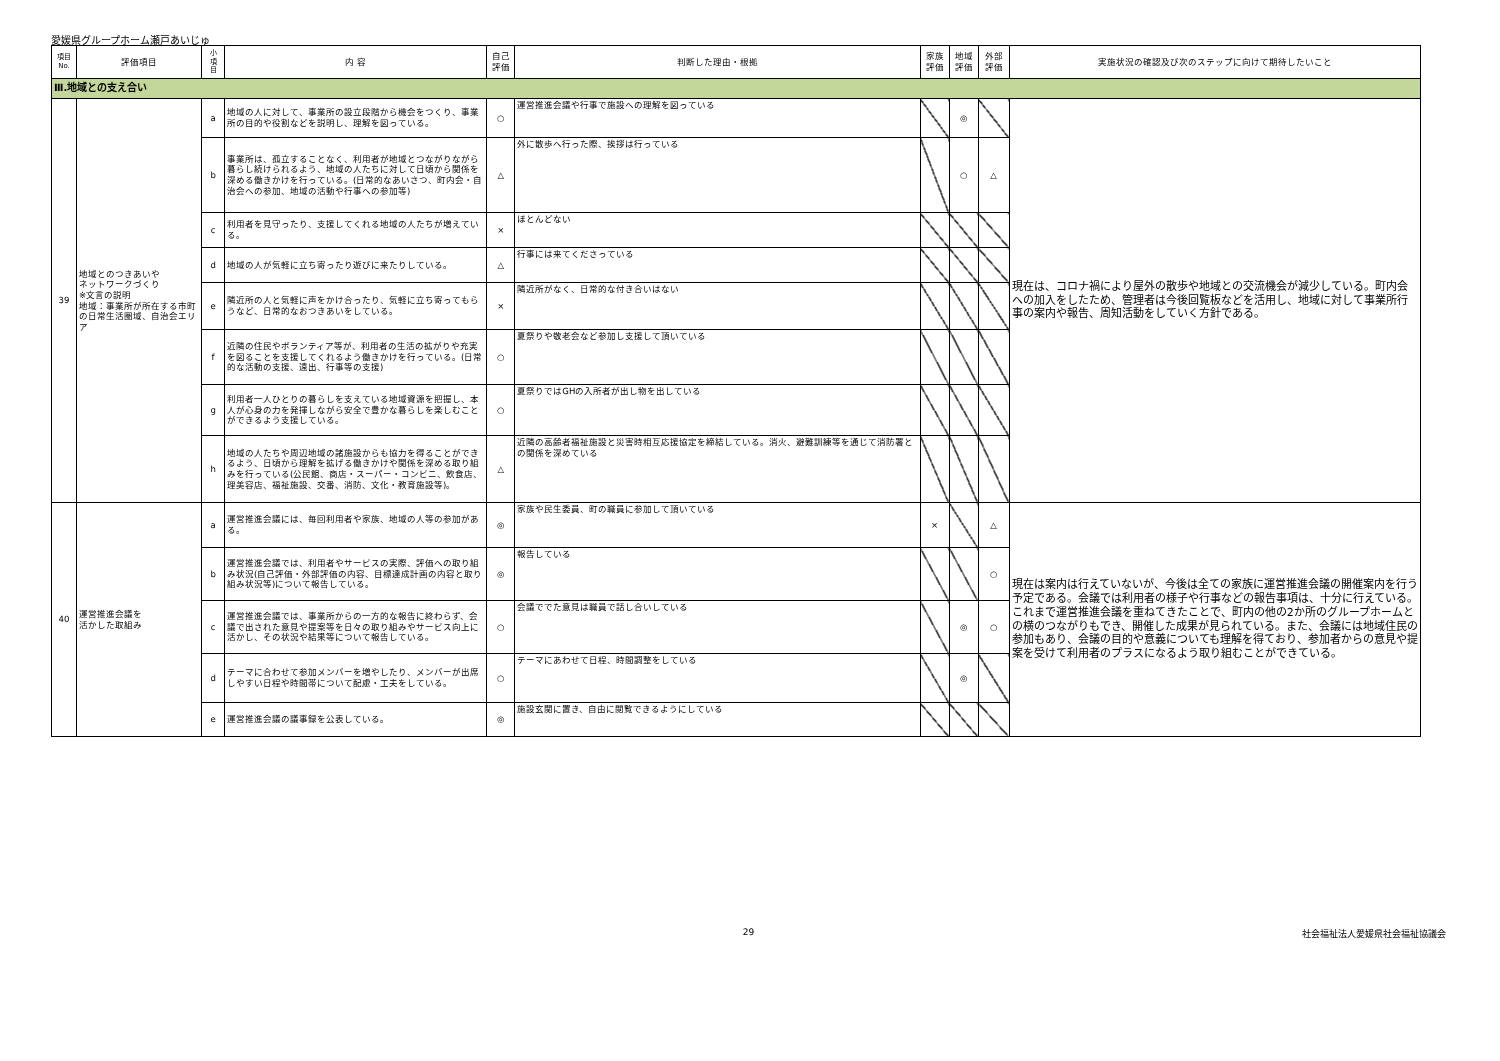愛媛県グループホーム瀬戸あいじゅ
| 項目 No. | 評価項目 | 小 項 目 | 内 容 | 自己 評価 | 判断した理由・根拠 | 家族 評価 | 地域 評価 | 外部 評価 | 実施状況の確認及び次のステップに向けて期待したいこと |
| --- | --- | --- | --- | --- | --- | --- | --- | --- | --- |
| Ⅲ.地域との支え合い | | | | | | | | | |
| 39 | 地域とのつきあいや ネットワークづくり ※文言の説明 地域：事業所が所在する市町の日常生活圏域、自治会エリア | a | 地域の人に対して、事業所の設立段階から機会をつくり、事業所の目的や役割などを説明し、理解を図っている。 | ○ | 運営推進会議や行事で施設への理解を図っている | | ◎ | | 現在は、コロナ禍により屋外の散歩や地域との交流機会が減少している。町内会への加入をしたため、管理者は今後回覧板などを活用し、地域に対して事業所行事の案内や報告、周知活動をしていく方針である。 |
| | | b | 事業所は、孤立することなく、利用者が地域とつながりながら暮らし続けられるよう、地域の人たちに対して日頃から関係を深める働きかけを行っている。(日常的なあいさつ、町内会・自治会への参加、地域の活動や行事への参加等) | △ | 外に散歩へ行った際、挨拶は行っている | | ○ | △ | |
| | | c | 利用者を見守ったり、支援してくれる地域の人たちが増えている。 | × | ほとんどない | | | | |
| | | d | 地域の人が気軽に立ち寄ったり遊びに来たりしている。 | △ | 行事には来てくださっている | | | | |
| | | e | 隣近所の人と気軽に声をかけ合ったり、気軽に立ち寄ってもらうなど、日常的なおつきあいをしている。 | × | 隣近所がなく、日常的な付き合いはない | | | | |
| | | f | 近隣の住民やボランティア等が、利用者の生活の拡がりや充実を図ることを支援してくれるよう働きかけを行っている。(日常的な活動の支援、遠出、行事等の支援) | ○ | 夏祭りや敬老会など参加し支援して頂いている | | | | |
| | | g | 利用者一人ひとりの暮らしを支えている地域資源を把握し、本人が心身の力を発揮しながら安全で豊かな暮らしを楽しむことができるよう支援している。 | ○ | 夏祭りではGHの入所者が出し物を出している | | | | |
| | | h | 地域の人たちや周辺地域の諸施設からも協力を得ることができるよう、日頃から理解を拡げる働きかけや関係を深める取り組みを行っている(公民館、商店・スーパー・コンビニ、飲食店、理美容店、福祉施設、交番、消防、文化・教育施設等)。 | △ | 近隣の高齢者福祉施設と災害時相互応援協定を締結している。消火、避難訓練等を通じて消防署との関係を深めている | | | | |
| 40 | 運営推進会議を 活かした取組み | a | 運営推進会議には、毎回利用者や家族、地域の人等の参加がある。 | ◎ | 家族や民生委員、町の職員に参加して頂いている | × | | △ | 現在は案内は行えていないが、今後は全ての家族に運営推進会議の開催案内を行う予定である。会議では利用者の様子や行事などの報告事項は、十分に行えている。これまで運営推進会議を重ねてきたことで、町内の他の2か所のグループホームとの横のつながりもでき、開催した成果が見られている。また、会議には地域住民の参加もあり、会議の目的や意義についても理解を得ており、参加者からの意見や提案を受けて利用者のプラスになるよう取り組むことができている。 |
| | | b | 運営推進会議では、利用者やサービスの実際、評価への取り組み状況(自己評価・外部評価の内容、目標達成計画の内容と取り組み状況等)について報告している。 | ◎ | 報告している | | | ○ | |
| | | c | 運営推進会議では、事業所からの一方的な報告に終わらず、会議で出された意見や提案等を日々の取り組みやサービス向上に活かし、その状況や結果等について報告している。 | ○ | 会議ででた意見は職員で話し合いしている | | ◎ | ○ | |
| | | d | テーマに合わせて参加メンバーを増やしたり、メンバーが出席しやすい日程や時間帯について配慮・工夫をしている。 | ○ | テーマにあわせて日程、時間調整をしている | | ◎ | | |
| | | e | 運営推進会議の議事録を公表している。 | ◎ | 施設玄関に置き、自由に閲覧できるようにしている | | | | |
29 社会福祉法人愛媛県社会福祉協議会